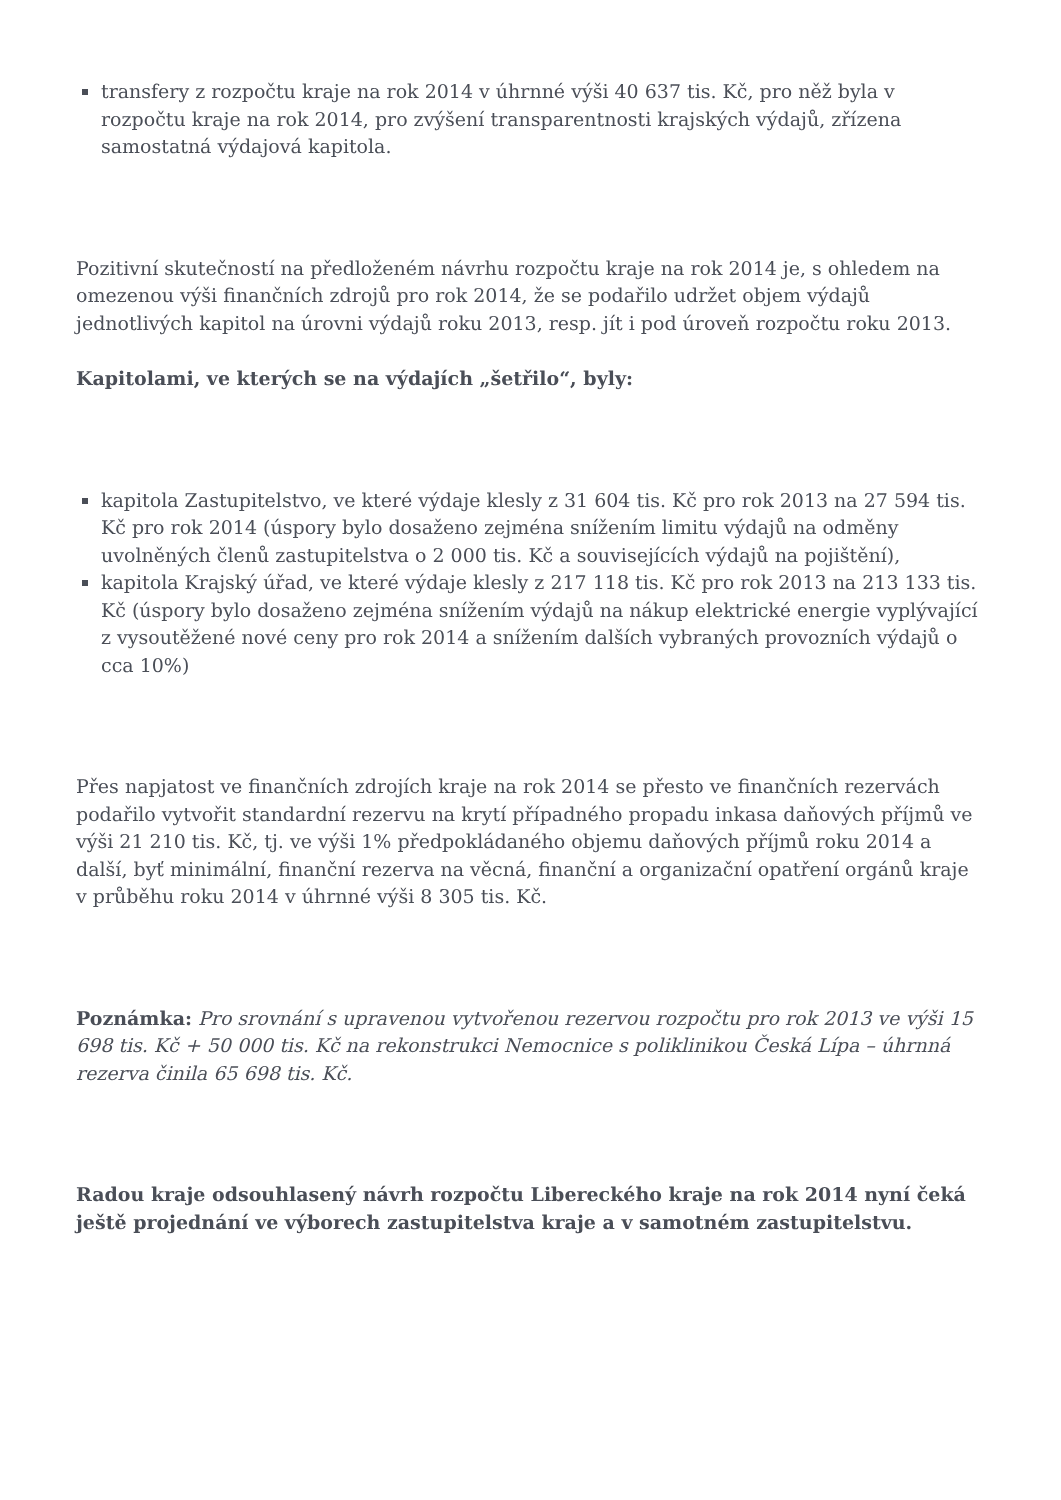transfery z rozpočtu kraje na rok 2014 v úhrnné výši 40 637 tis. Kč, pro něž byla v rozpočtu kraje na rok 2014, pro zvýšení transparentnosti krajských výdajů, zřízena samostatná výdajová kapitola.
Pozitivní skutečností na předloženém návrhu rozpočtu kraje na rok 2014 je, s ohledem na omezenou výši finančních zdrojů pro rok 2014, že se podařilo udržet objem výdajů jednotlivých kapitol na úrovni výdajů roku 2013, resp. jít i pod úroveň rozpočtu roku 2013.
Kapitolami, ve kterých se na výdajích „šetřilo“, byly:
kapitola Zastupitelstvo, ve které výdaje klesly z 31 604 tis. Kč pro rok 2013 na 27 594 tis. Kč pro rok 2014 (úspory bylo dosaženo zejména snížením limitu výdajů na odměny uvolněných členů zastupitelstva o 2 000 tis. Kč a souvisejících výdajů na pojištění),
kapitola Krajský úřad, ve které výdaje klesly z 217 118 tis. Kč pro rok 2013 na 213 133 tis. Kč (úspory bylo dosaženo zejména snížením výdajů na nákup elektrické energie vyplývající z vysoutěžené nové ceny pro rok 2014 a snížením dalších vybraných provozních výdajů o cca 10%)
Přes napjatost ve finančních zdrojích kraje na rok 2014 se přesto ve finančních rezervách podařilo vytvořit standardní rezervu na krytí případného propadu inkasa daňových příjmů ve výši 21 210 tis. Kč, tj. ve výši 1% předpokládaného objemu daňových příjmů roku 2014 a další, byť minimální, finanční rezerva na věcná, finanční a organizační opatření orgánů kraje v průběhu roku 2014 v úhrnné výši 8 305 tis. Kč.
Poznámka: Pro srovnání s upravenou vytvořenou rezervou rozpočtu pro rok 2013 ve výši 15 698 tis. Kč + 50 000 tis. Kč na rekonstrukci Nemocnice s poliklinikou Česká Lípa – úhrnná rezerva činila 65 698 tis. Kč.
Radou kraje odsouhlasený návrh rozpočtu Libereckého kraje na rok 2014 nyní čeká ještě projednání ve výborech zastupitelstva kraje a v samotném zastupitelstvu.